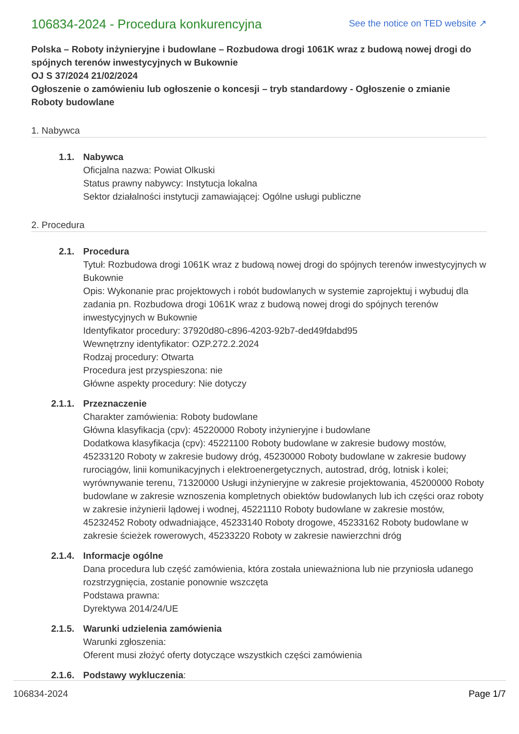106834-2024 - Procedura konkurencyjna
See the notice on TED website ↗
Polska – Roboty inżynieryjne i budowlane – Rozbudowa drogi 1061K wraz z budową nowej drogi do spójnych terenów inwestycyjnych w Bukownie
OJ S 37/2024 21/02/2024
Ogłoszenie o zamówieniu lub ogłoszenie o koncesji – tryb standardowy - Ogłoszenie o zmianie
Roboty budowlane
1. Nabywca
1.1. Nabywca
Oficjalna nazwa: Powiat Olkuski
Status prawny nabywcy: Instytucja lokalna
Sektor działalności instytucji zamawiającej: Ogólne usługi publiczne
2. Procedura
2.1. Procedura
Tytuł: Rozbudowa drogi 1061K wraz z budową nowej drogi do spójnych terenów inwestycyjnych w Bukownie
Opis: Wykonanie prac projektowych i robót budowlanych w systemie zaprojektuj i wybuduj dla zadania pn. Rozbudowa drogi 1061K wraz z budową nowej drogi do spójnych terenów inwestycyjnych w Bukownie
Identyfikator procedury: 37920d80-c896-4203-92b7-ded49fdabd95
Wewnętrzny identyfikator: OZP.272.2.2024
Rodzaj procedury: Otwarta
Procedura jest przyspieszona: nie
Główne aspekty procedury: Nie dotyczy
2.1.1. Przeznaczenie
Charakter zamówienia: Roboty budowlane
Główna klasyfikacja (cpv): 45220000 Roboty inżynieryjne i budowlane
Dodatkowa klasyfikacja (cpv): 45221100 Roboty budowlane w zakresie budowy mostów, 45233120 Roboty w zakresie budowy dróg, 45230000 Roboty budowlane w zakresie budowy rurociągów, linii komunikacyjnych i elektroenergetycznych, autostrad, dróg, lotnisk i kolei; wyrównywanie terenu, 71320000 Usługi inżynieryjne w zakresie projektowania, 45200000 Roboty budowlane w zakresie wznoszenia kompletnych obiektów budowlanych lub ich części oraz roboty w zakresie inżynierii lądowej i wodnej, 45221110 Roboty budowlane w zakresie mostów, 45232452 Roboty odwadniające, 45233140 Roboty drogowe, 45233162 Roboty budowlane w zakresie ścieżek rowerowych, 45233220 Roboty w zakresie nawierzchni dróg
2.1.4. Informacje ogólne
Dana procedura lub część zamówienia, która została unieważniona lub nie przyniosła udanego rozstrzygnięcia, zostanie ponownie wszczęta
Podstawa prawna:
Dyrektywa 2014/24/UE
2.1.5. Warunki udzielenia zamówienia
Warunki zgłoszenia:
Oferent musi złożyć oferty dotyczące wszystkich części zamówienia
2.1.6. Podstawy wykluczenia:
106834-2024 Page 1/7